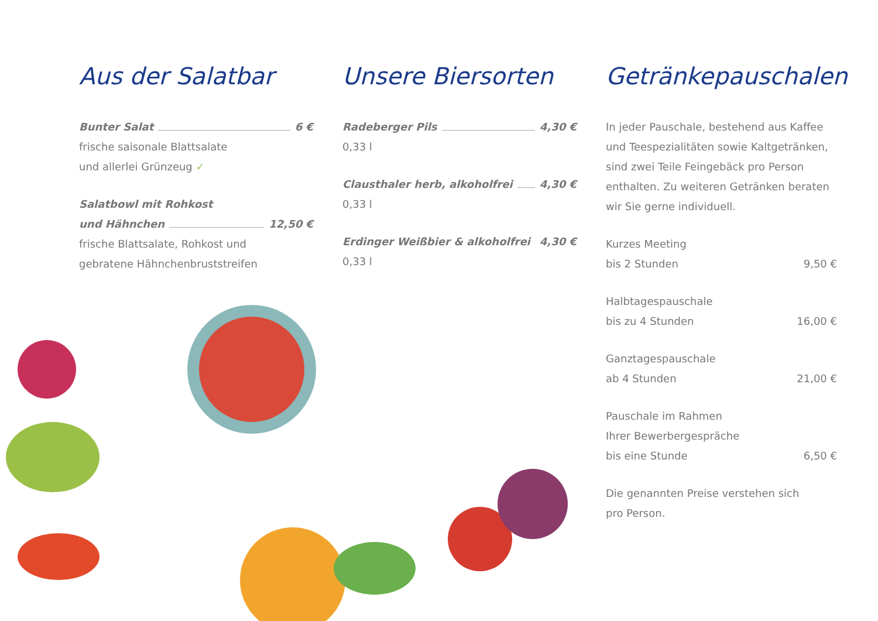Aus der Salatbar
Bunter Salat 6 €
frische saisonale Blattsalate
und allerlei Grünzeug ✓
Salatbowl mit Rohkost
und Hähnchen 12,50 €
frische Blattsalate, Rohkost und
gebratene Hähnchenbruststreifen
Unsere Biersorten
Radeberger Pils 4,30 €
0,33 l
Clausthaler herb, alkoholfrei 4,30 €
0,33 l
Erdinger Weißbier & alkoholfrei 4,30 €
0,33 l
Getränkepauschalen
In jeder Pauschale, bestehend aus Kaffee und Teespezialitäten sowie Kaltgetränken, sind zwei Teile Feingebäck pro Person enthalten. Zu weiteren Getränken beraten wir Sie gerne individuell.
Kurzes Meeting
bis 2 Stunden 9,50 €
Halbtagespauschale
bis zu 4 Stunden 16,00 €
Ganztagespauschale
ab 4 Stunden 21,00 €
Pauschale im Rahmen
Ihrer Bewerbergespräche
bis eine Stunde 6,50 €
Die genannten Preise verstehen sich
pro Person.